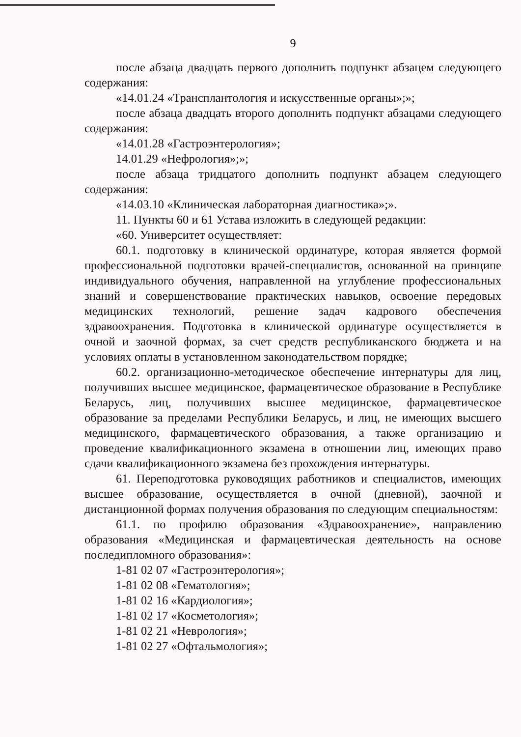9
после абзаца двадцать первого дополнить подпункт абзацем следующего содержания:
«14.01.24 «Трансплантология и искусственные органы»;»;
после абзаца двадцать второго дополнить подпункт абзацами следующего содержания:
«14.01.28 «Гастроэнтерология»;
14.01.29 «Нефрология»;»;
после абзаца тридцатого дополнить подпункт абзацем следующего содержания:
«14.03.10 «Клиническая лабораторная диагностика»;».
11. Пункты 60 и 61 Устава изложить в следующей редакции:
«60. Университет осуществляет:
60.1. подготовку в клинической ординатуре, которая является формой профессиональной подготовки врачей-специалистов, основанной на принципе индивидуального обучения, направленной на углубление профессиональных знаний и совершенствование практических навыков, освоение передовых медицинских технологий, решение задач кадрового обеспечения здравоохранения. Подготовка в клинической ординатуре осуществляется в очной и заочной формах, за счет средств республиканского бюджета и на условиях оплаты в установленном законодательством порядке;
60.2. организационно-методическое обеспечение интернатуры для лиц, получивших высшее медицинское, фармацевтическое образование в Республике Беларусь, лиц, получивших высшее медицинское, фармацевтическое образование за пределами Республики Беларусь, и лиц, не имеющих высшего медицинского, фармацевтического образования, а также организацию и проведение квалификационного экзамена в отношении лиц, имеющих право сдачи квалификационного экзамена без прохождения интернатуры.
61. Переподготовка руководящих работников и специалистов, имеющих высшее образование, осуществляется в очной (дневной), заочной и дистанционной формах получения образования по следующим специальностям:
61.1. по профилю образования «Здравоохранение», направлению образования «Медицинская и фармацевтическая деятельность на основе последипломного образования»:
1-81 02 07 «Гастроэнтерология»;
1-81 02 08 «Гематология»;
1-81 02 16 «Кардиология»;
1-81 02 17 «Косметология»;
1-81 02 21 «Неврология»;
1-81 02 27 «Офтальмология»;